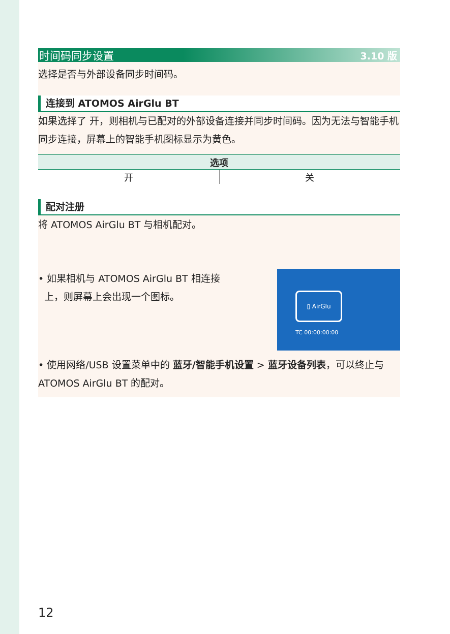时间码同步设置 3.10 版
选择是否与外部设备同步时间码。
连接到 ATOMOS AirGlu BT
如果选择了 开，则相机与已配对的外部设备连接并同步时间码。因为无法与智能手机同步连接，屏幕上的智能手机图标显示为黄色。
| 选项 | |
| --- | --- |
| 开 | 关 |
配对注册
将 ATOMOS AirGlu BT 与相机配对。
▯ AirGlu
TC 00:00:00:00
• 如果相机与 ATOMOS AirGlu BT 相连接
上，则屏幕上会出现一个图标。
• 使用网络/USB 设置菜单中的 蓝牙/智能手机设置 > 蓝牙设备列表，可以终止与 ATOMOS AirGlu BT 的配对。
12